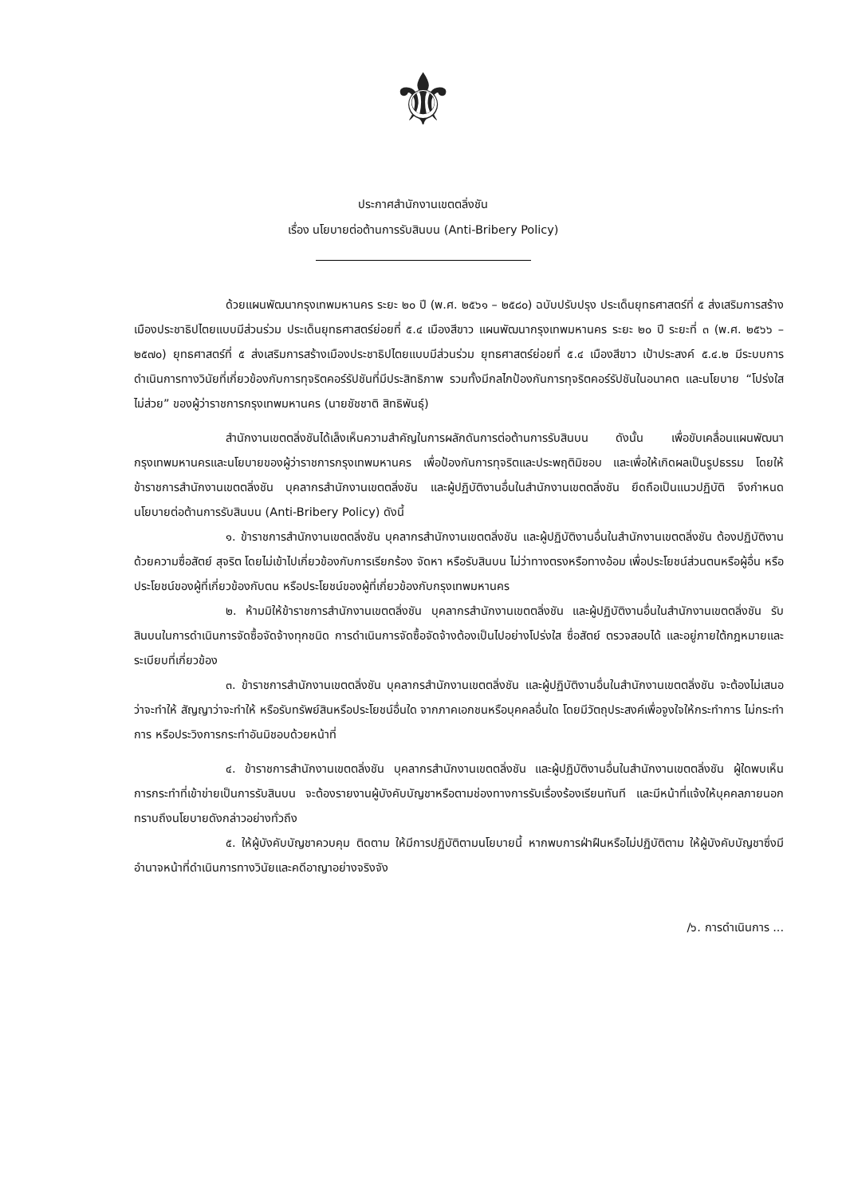⚜
ประกาศสำนักงานเขตตลิ่งชัน
เรื่อง นโยบายต่อต้านการรับสินบน (Anti-Bribery Policy)
ด้วยแผนพัฒนากรุงเทพมหานคร ระยะ ๒๐ ปี (พ.ศ. ๒๕๖๑ – ๒๕๘๐) ฉบับปรับปรุง ประเด็นยุทธศาสตร์ที่ ๕ ส่งเสริมการสร้างเมืองประชาธิปไตยแบบมีส่วนร่วม ประเด็นยุทธศาสตร์ย่อยที่ ๕.๔ เมืองสีขาว แผนพัฒนากรุงเทพมหานคร ระยะ ๒๐ ปี ระยะที่ ๓ (พ.ศ. ๒๕๖๖ – ๒๕๗๐) ยุทธศาสตร์ที่ ๕ ส่งเสริมการสร้างเมืองประชาธิปไตยแบบมีส่วนร่วม ยุทธศาสตร์ย่อยที่ ๕.๔ เมืองสีขาว เป้าประสงค์ ๕.๔.๒ มีระบบการดำเนินการทางวินัยที่เกี่ยวข้องกับการทุจริตคอร์รัปชันที่มีประสิทธิภาพ รวมทั้งมีกลไกป้องกันการทุจริตคอร์รัปชันในอนาคต และนโยบาย “โปร่งใส ไม่ส่วย” ของผู้ว่าราชการกรุงเทพมหานคร (นายชัชชาติ สิทธิพันธุ์)
สำนักงานเขตตลิ่งชันได้เล็งเห็นความสำคัญในการผลักดันการต่อต้านการรับสินบน ดังนั้น เพื่อขับเคลื่อนแผนพัฒนากรุงเทพมหานครและนโยบายของผู้ว่าราชการกรุงเทพมหานคร เพื่อป้องกันการทุจริตและประพฤติมิชอบ และเพื่อให้เกิดผลเป็นรูปธรรม โดยให้ข้าราชการสำนักงานเขตตลิ่งชัน บุคลากรสำนักงานเขตตลิ่งชัน และผู้ปฏิบัติงานอื่นในสำนักงานเขตตลิ่งชัน ยึดถือเป็นแนวปฏิบัติ จึงกำหนดนโยบายต่อต้านการรับสินบน (Anti-Bribery Policy) ดังนี้
๑. ข้าราชการสำนักงานเขตตลิ่งชัน บุคลากรสำนักงานเขตตลิ่งชัน และผู้ปฏิบัติงานอื่นในสำนักงานเขตตลิ่งชัน ต้องปฏิบัติงานด้วยความซื่อสัตย์ สุจริต โดยไม่เข้าไปเกี่ยวข้องกับการเรียกร้อง จัดหา หรือรับสินบน ไม่ว่าทางตรงหรือทางอ้อม เพื่อประโยชน์ส่วนตนหรือผู้อื่น หรือประโยชน์ของผู้ที่เกี่ยวข้องกับตน หรือประโยชน์ของผู้ที่เกี่ยวข้องกับกรุงเทพมหานคร
๒. ห้ามมิให้ข้าราชการสำนักงานเขตตลิ่งชัน บุคลากรสำนักงานเขตตลิ่งชัน และผู้ปฏิบัติงานอื่นในสำนักงานเขตตลิ่งชัน รับสินบนในการดำเนินการจัดซื้อจัดจ้างทุกชนิด การดำเนินการจัดซื้อจัดจ้างต้องเป็นไปอย่างโปร่งใส ซื่อสัตย์ ตรวจสอบได้ และอยู่ภายใต้กฎหมายและระเบียบที่เกี่ยวข้อง
๓. ข้าราชการสำนักงานเขตตลิ่งชัน บุคลากรสำนักงานเขตตลิ่งชัน และผู้ปฏิบัติงานอื่นในสำนักงานเขตตลิ่งชัน จะต้องไม่เสนอว่าจะทำให้ สัญญาว่าจะทำให้ หรือรับทรัพย์สินหรือประโยชน์อื่นใด จากภาคเอกชนหรือบุคคลอื่นใด โดยมีวัตถุประสงค์เพื่อจูงใจให้กระทำการ ไม่กระทำการ หรือประวิงการกระทำอันมิชอบด้วยหน้าที่
๔. ข้าราชการสำนักงานเขตตลิ่งชัน บุคลากรสำนักงานเขตตลิ่งชัน และผู้ปฏิบัติงานอื่นในสำนักงานเขตตลิ่งชัน ผู้ใดพบเห็นการกระทำที่เข้าข่ายเป็นการรับสินบน จะต้องรายงานผู้บังคับบัญชาหรือตามช่องทางการรับเรื่องร้องเรียนทันที และมีหน้าที่แจ้งให้บุคคลภายนอกทราบถึงนโยบายดังกล่าวอย่างทั่วถึง
๕. ให้ผู้บังคับบัญชาควบคุม ติดตาม ให้มีการปฏิบัติตามนโยบายนี้ หากพบการฝ่าฝืนหรือไม่ปฏิบัติตาม ให้ผู้บังคับบัญชาซึ่งมีอำนาจหน้าที่ดำเนินการทางวินัยและคดีอาญาอย่างจริงจัง
/๖. การดำเนินการ ...